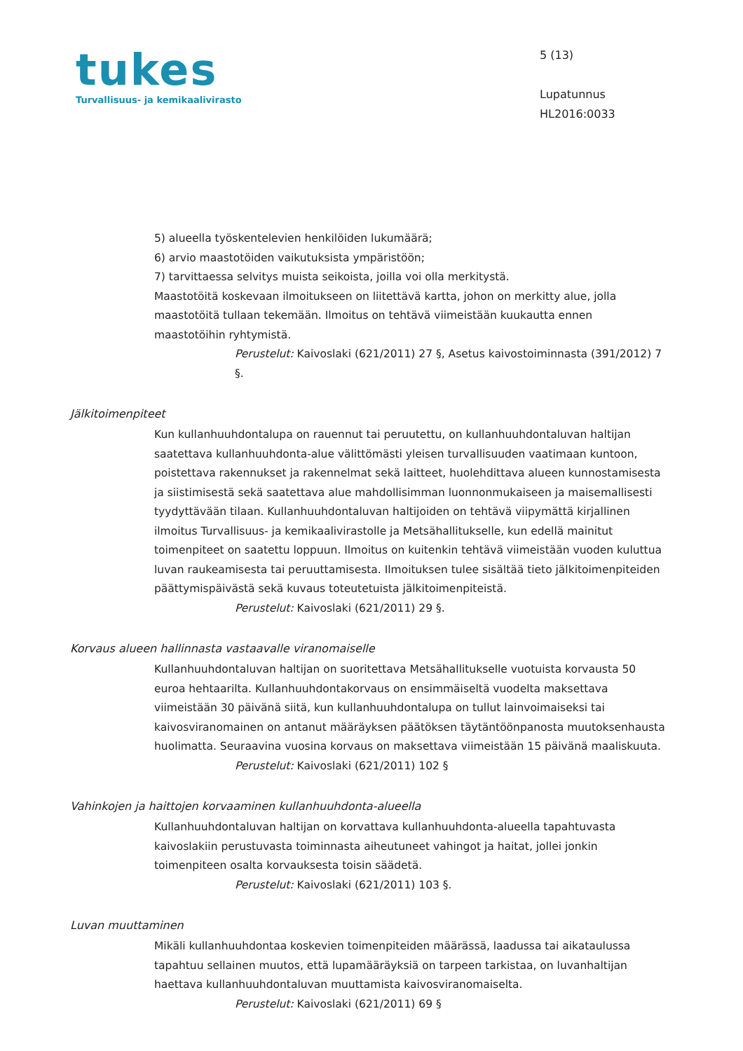tukes
Turvallisuus- ja kemikaalivirasto
5 (13)
Lupatunnus
HL2016:0033
5) alueella työskentelevien henkilöiden lukumäärä;
6) arvio maastotöiden vaikutuksista ympäristöön;
7) tarvittaessa selvitys muista seikoista, joilla voi olla merkitystä.
Maastotöitä koskevaan ilmoitukseen on liitettävä kartta, johon on merkitty alue, jolla maastotöitä tullaan tekemään. Ilmoitus on tehtävä viimeistään kuukautta ennen maastotöihin ryhtymistä.
Perustelut: Kaivoslaki (621/2011) 27 §, Asetus kaivostoiminnasta (391/2012) 7 §.
Jälkitoimenpiteet
Kun kullanhuuhdontalupa on rauennut tai peruutettu, on kullanhuuhdontaluvan haltijan saatettava kullanhuuhdonta-alue välittömästi yleisen turvallisuuden vaatimaan kuntoon, poistettava rakennukset ja rakennelmat sekä laitteet, huolehdittava alueen kunnostamisesta ja siistimisestä sekä saatettava alue mahdollisimman luonnonmukaiseen ja maisemallisesti tyydyttävään tilaan. Kullanhuuhdontaluvan haltijoiden on tehtävä viipymättä kirjallinen ilmoitus Turvallisuus- ja kemikaalivirastolle ja Metsähallitukselle, kun edellä mainitut toimenpiteet on saatettu loppuun. Ilmoitus on kuitenkin tehtävä viimeistään vuoden kuluttua luvan raukeamisesta tai peruuttamisesta. Ilmoituksen tulee sisältää tieto jälkitoimenpiteiden päättymispäivästä sekä kuvaus toteutetuista jälkitoimenpiteistä.
Perustelut: Kaivoslaki (621/2011) 29 §.
Korvaus alueen hallinnasta vastaavalle viranomaiselle
Kullanhuuhdontaluvan haltijan on suoritettava Metsähallitukselle vuotuista korvausta 50 euroa hehtaarilta. Kullanhuuhdontakorvaus on ensimmäiseltä vuodelta maksettava viimeistään 30 päivänä siitä, kun kullanhuuhdontalupa on tullut lainvoimaiseksi tai kaivosviranomainen on antanut määräyksen päätöksen täytäntöönpanosta muutoksenhausta huolimatta. Seuraavina vuosina korvaus on maksettava viimeistään 15 päivänä maaliskuuta.
Perustelut: Kaivoslaki (621/2011) 102 §
Vahinkojen ja haittojen korvaaminen kullanhuuhdonta-alueella
Kullanhuuhdontaluvan haltijan on korvattava kullanhuuhdonta-alueella tapahtuvasta kaivoslakiin perustuvasta toiminnasta aiheutuneet vahingot ja haitat, jollei jonkin toimenpiteen osalta korvauksesta toisin säädetä.
Perustelut: Kaivoslaki (621/2011) 103 §.
Luvan muuttaminen
Mikäli kullanhuuhdontaa koskevien toimenpiteiden määrässä, laadussa tai aikataulussa tapahtuu sellainen muutos, että lupamääräyksiä on tarpeen tarkistaa, on luvanhaltijan haettava kullanhuuhdontaluvan muuttamista kaivosviranomaiselta.
Perustelut: Kaivoslaki (621/2011) 69 §